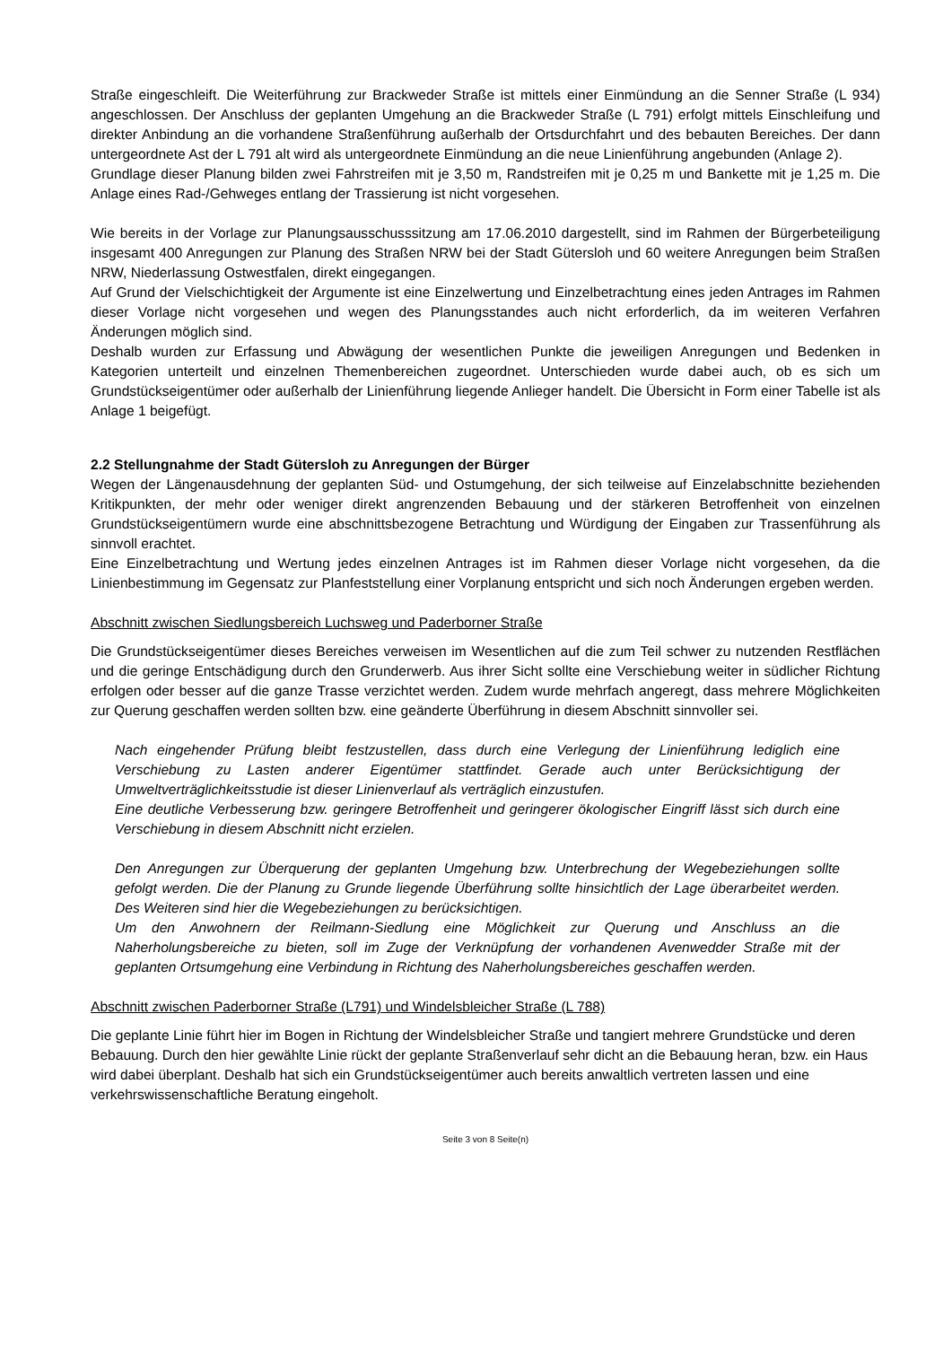Straße eingeschleift. Die Weiterführung zur Brackweder Straße ist mittels einer Einmündung an die Senner Straße (L 934) angeschlossen. Der Anschluss der geplanten Umgehung an die Brackweder Straße (L 791) erfolgt mittels Einschleifung und direkter Anbindung an die vorhandene Straßenführung außerhalb der Ortsdurchfahrt und des bebauten Bereiches. Der dann untergeordnete Ast der L 791 alt wird als untergeordnete Einmündung an die neue Linienführung angebunden (Anlage 2).
Grundlage dieser Planung bilden zwei Fahrstreifen mit je 3,50 m, Randstreifen mit je 0,25 m und Bankette mit je 1,25 m. Die Anlage eines Rad-/Gehweges entlang der Trassierung ist nicht vorgesehen.
Wie bereits in der Vorlage zur Planungsausschusssitzung am 17.06.2010 dargestellt, sind im Rahmen der Bürgerbeteiligung insgesamt 400 Anregungen zur Planung des Straßen NRW bei der Stadt Gütersloh und 60 weitere Anregungen beim Straßen NRW, Niederlassung Ostwestfalen, direkt eingegangen.
Auf Grund der Vielschichtigkeit der Argumente ist eine Einzelwertung und Einzelbetrachtung eines jeden Antrages im Rahmen dieser Vorlage nicht vorgesehen und wegen des Planungsstandes auch nicht erforderlich, da im weiteren Verfahren Änderungen möglich sind.
Deshalb wurden zur Erfassung und Abwägung der wesentlichen Punkte die jeweiligen Anregungen und Bedenken in Kategorien unterteilt und einzelnen Themenbereichen zugeordnet. Unterschieden wurde dabei auch, ob es sich um Grundstückseigentümer oder außerhalb der Linienführung liegende Anlieger handelt. Die Übersicht in Form einer Tabelle ist als Anlage 1 beigefügt.
2.2 Stellungnahme der Stadt Gütersloh zu Anregungen der Bürger
Wegen der Längenausdehnung der geplanten Süd- und Ostumgehung, der sich teilweise auf Einzelabschnitte beziehenden Kritikpunkten, der mehr oder weniger direkt angrenzenden Bebauung und der stärkeren Betroffenheit von einzelnen Grundstückseigentümern wurde eine abschnittsbezogene Betrachtung und Würdigung der Eingaben zur Trassenführung als sinnvoll erachtet.
Eine Einzelbetrachtung und Wertung jedes einzelnen Antrages ist im Rahmen dieser Vorlage nicht vorgesehen, da die Linienbestimmung im Gegensatz zur Planfeststellung einer Vorplanung entspricht und sich noch Änderungen ergeben werden.
Abschnitt zwischen Siedlungsbereich Luchsweg und Paderborner Straße
Die Grundstückseigentümer dieses Bereiches verweisen im Wesentlichen auf die zum Teil schwer zu nutzenden Restflächen und die geringe Entschädigung durch den Grunderwerb. Aus ihrer Sicht sollte eine Verschiebung weiter in südlicher Richtung erfolgen oder besser auf die ganze Trasse verzichtet werden. Zudem wurde mehrfach angeregt, dass mehrere Möglichkeiten zur Querung geschaffen werden sollten bzw. eine geänderte Überführung in diesem Abschnitt sinnvoller sei.
Nach eingehender Prüfung bleibt festzustellen, dass durch eine Verlegung der Linienführung lediglich eine Verschiebung zu Lasten anderer Eigentümer stattfindet. Gerade auch unter Berücksichtigung der Umweltverträglichkeitsstudie ist dieser Linienverlauf als verträglich einzustufen.
Eine deutliche Verbesserung bzw. geringere Betroffenheit und geringerer ökologischer Eingriff lässt sich durch eine Verschiebung in diesem Abschnitt nicht erzielen.
Den Anregungen zur Überquerung der geplanten Umgehung bzw. Unterbrechung der Wegebeziehungen sollte gefolgt werden. Die der Planung zu Grunde liegende Überführung sollte hinsichtlich der Lage überarbeitet werden. Des Weiteren sind hier die Wegebeziehungen zu berücksichtigen.
Um den Anwohnern der Reilmann-Siedlung eine Möglichkeit zur Querung und Anschluss an die Naherholungsbereiche zu bieten, soll im Zuge der Verknüpfung der vorhandenen Avenwedder Straße mit der geplanten Ortsumgehung eine Verbindung in Richtung des Naherholungsbereiches geschaffen werden.
Abschnitt zwischen Paderborner Straße (L791) und Windelsbleicher Straße (L 788)
Die geplante Linie führt hier im Bogen in Richtung der Windelsbleicher Straße und tangiert mehrere Grundstücke und deren Bebauung. Durch den hier gewählte Linie rückt der geplante Straßenverlauf sehr dicht an die Bebauung heran, bzw. ein Haus wird dabei überplant. Deshalb hat sich ein Grundstückseigentümer auch bereits anwaltlich vertreten lassen und eine verkehrswissenschaftliche Beratung eingeholt.
Seite 3 von 8 Seite(n)